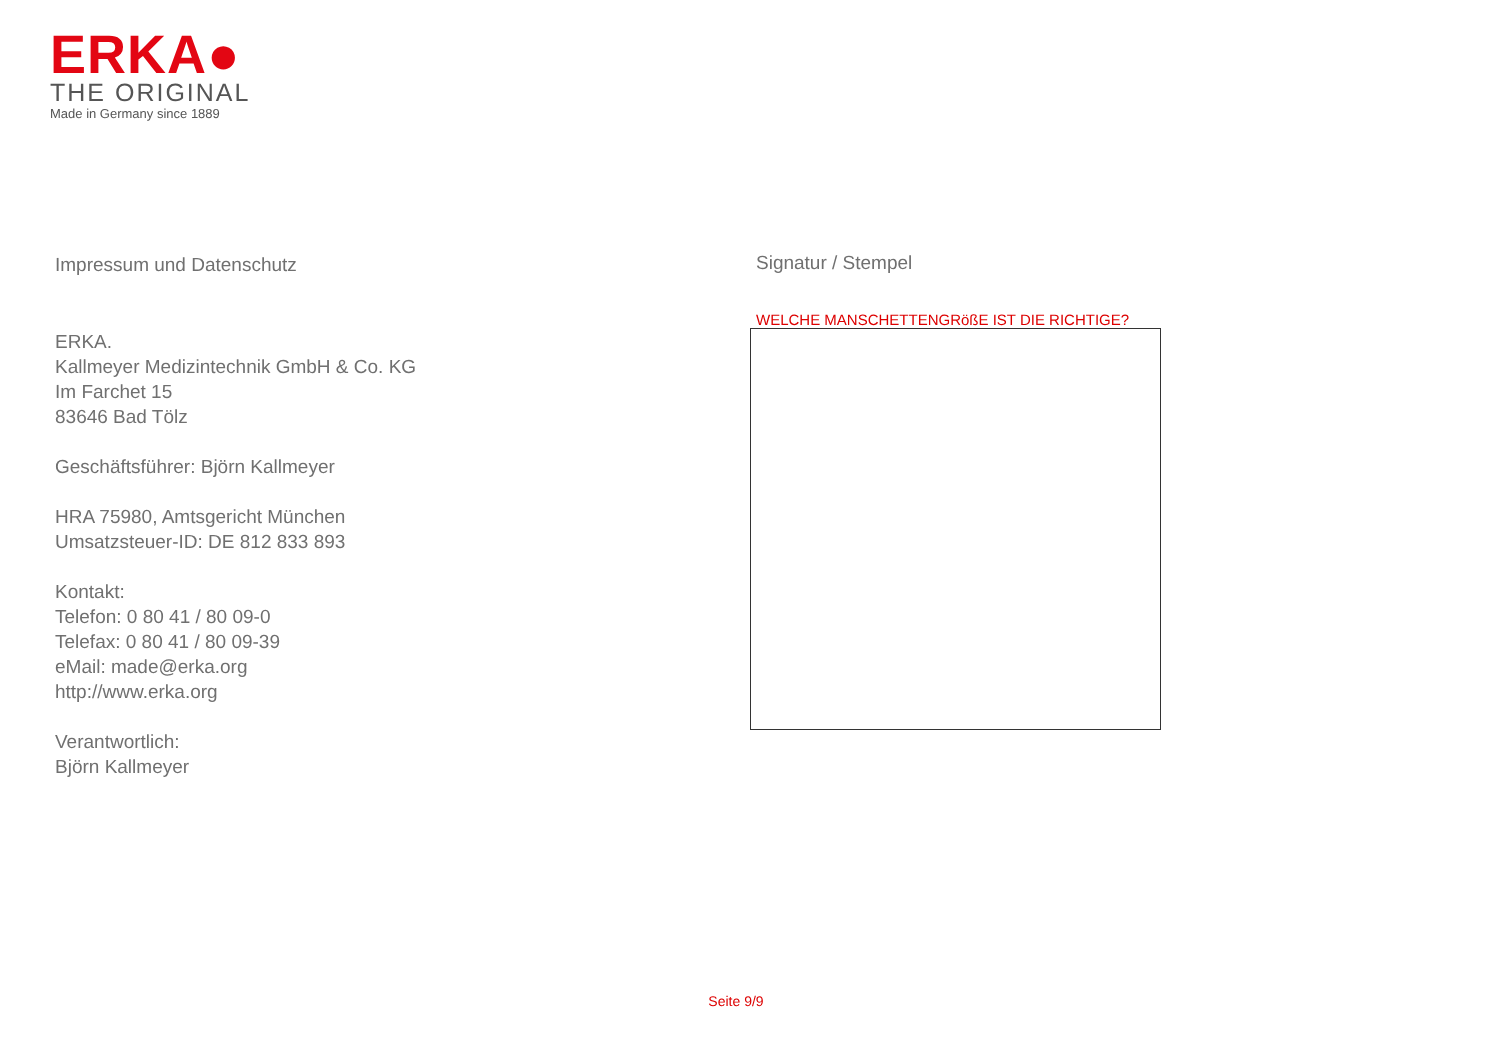ERKA●
THE ORIGINAL
Made in Germany since 1889
Impressum und Datenschutz
ERKA.
Kallmeyer Medizintechnik GmbH & Co. KG
Im Farchet 15
83646 Bad Tölz
Geschäftsführer: Björn Kallmeyer
HRA 75980, Amtsgericht München
Umsatzsteuer-ID: DE 812 833 893
Kontakt:
Telefon: 0 80 41 / 80 09-0
Telefax: 0 80 41 / 80 09-39
eMail: made@erka.org
http://www.erka.org
Verantwortlich:
Björn Kallmeyer
Signatur / Stempel
WELCHE MANSCHETTENGRößE IST DIE RICHTIGE?
Seite 9/9